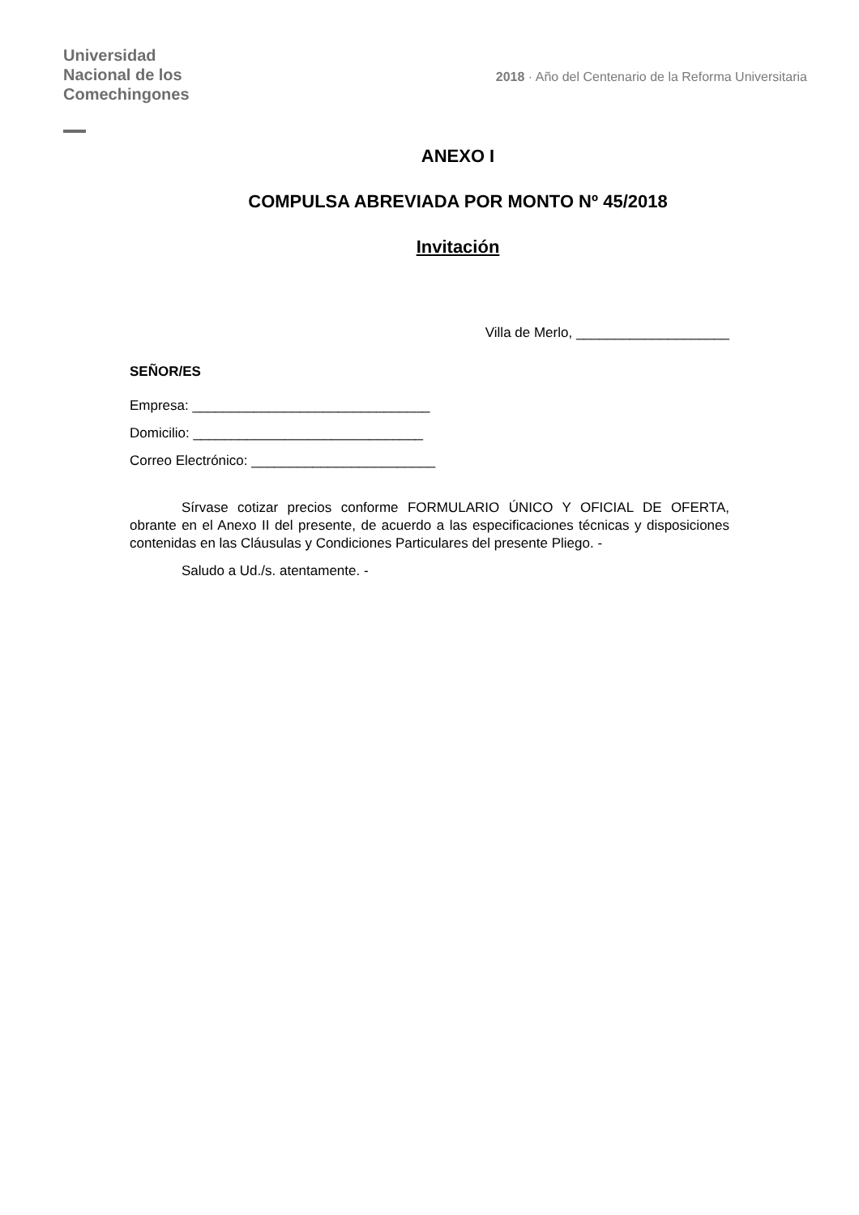Universidad
Nacional de los
Comechingones
2018 · Año del Centenario de la Reforma Universitaria
ANEXO I
COMPULSA ABREVIADA POR MONTO Nº 45/2018
Invitación
Villa de Merlo, ____________________
SEÑOR/ES
Empresa: _______________________________
Domicilio: ______________________________
Correo Electrónico: ________________________
Sírvase cotizar precios conforme FORMULARIO ÚNICO Y OFICIAL DE OFERTA, obrante en el Anexo II del presente, de acuerdo a las especificaciones técnicas y disposiciones contenidas en las Cláusulas y Condiciones Particulares del presente Pliego. -
Saludo a Ud./s. atentamente. -